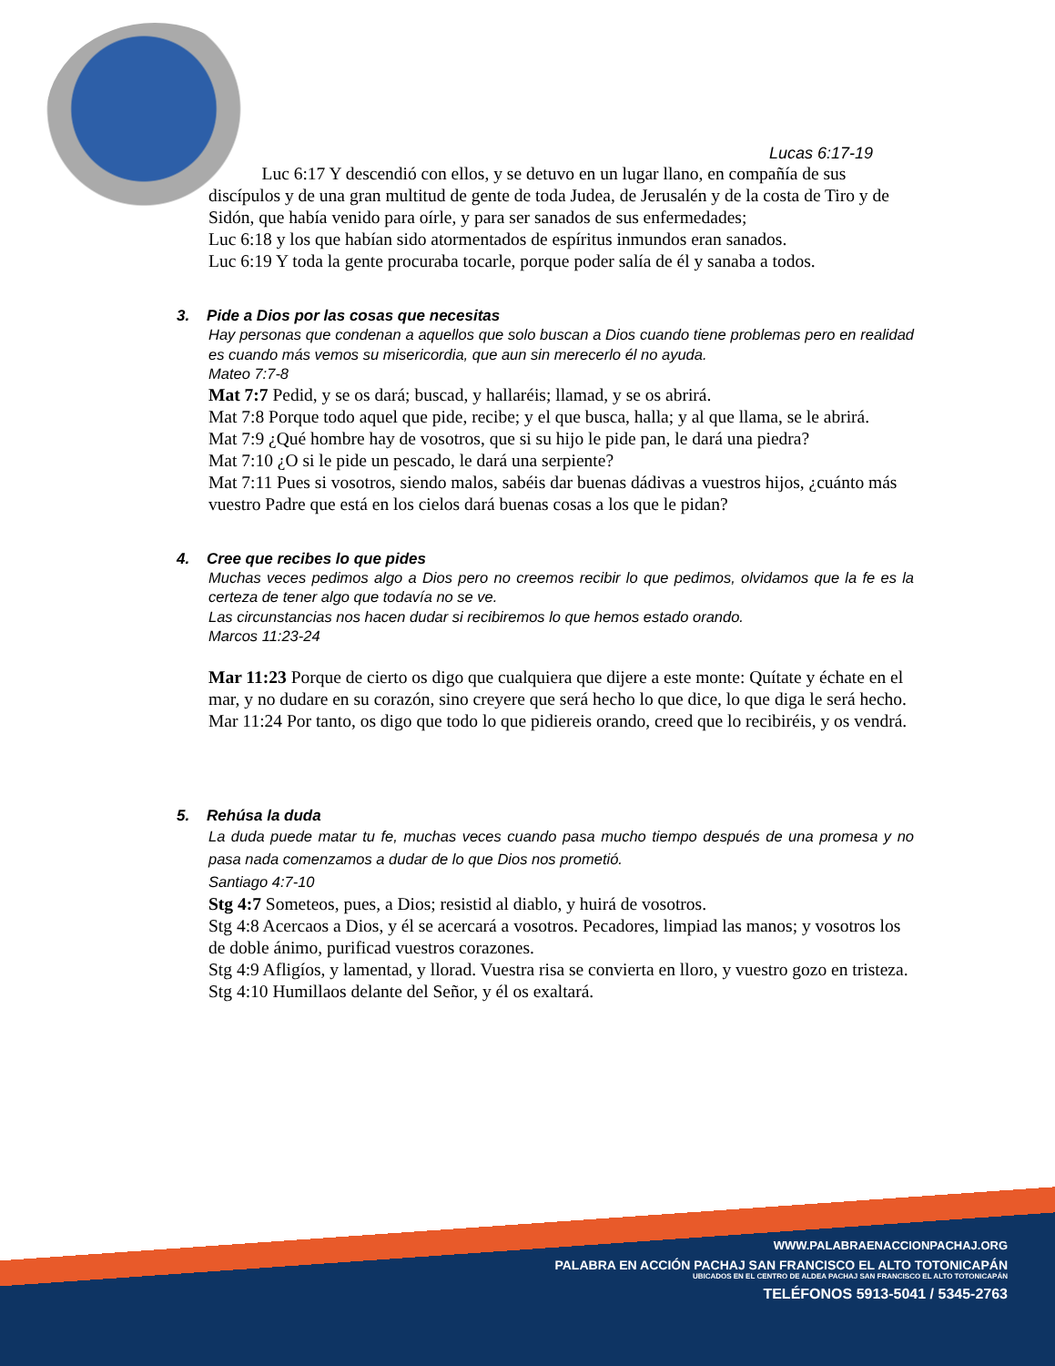Lucas 6:17-19
Luc 6:17 Y descendió con ellos, y se detuvo en un lugar llano, en compañía de sus discípulos y de una gran multitud de gente de toda Judea, de Jerusalén y de la costa de Tiro y de Sidón, que había venido para oírle, y para ser sanados de sus enfermedades;
Luc 6:18 y los que habían sido atormentados de espíritus inmundos eran sanados.
Luc 6:19 Y toda la gente procuraba tocarle, porque poder salía de él y sanaba a todos.
3. Pide a Dios por las cosas que necesitas
Hay personas que condenan a aquellos que solo buscan a Dios cuando tiene problemas pero en realidad es cuando más vemos su misericordia, que aun sin merecerlo él no ayuda.
Mateo 7:7-8
Mat 7:7 Pedid, y se os dará; buscad, y hallaréis; llamad, y se os abrirá.
Mat 7:8 Porque todo aquel que pide, recibe; y el que busca, halla; y al que llama, se le abrirá.
Mat 7:9 ¿Qué hombre hay de vosotros, que si su hijo le pide pan, le dará una piedra?
Mat 7:10 ¿O si le pide un pescado, le dará una serpiente?
Mat 7:11 Pues si vosotros, siendo malos, sabéis dar buenas dádivas a vuestros hijos, ¿cuánto más vuestro Padre que está en los cielos dará buenas cosas a los que le pidan?
4. Cree que recibes lo que pides
Muchas veces pedimos algo a Dios pero no creemos recibir lo que pedimos, olvidamos que la fe es la certeza de tener algo que todavía no se ve.
Las circunstancias nos hacen dudar si recibiremos lo que hemos estado orando.
Marcos 11:23-24
Mar 11:23 Porque de cierto os digo que cualquiera que dijere a este monte: Quítate y échate en el mar, y no dudare en su corazón, sino creyere que será hecho lo que dice, lo que diga le será hecho.
Mar 11:24 Por tanto, os digo que todo lo que pidiereis orando, creed que lo recibiréis, y os vendrá.
5. Rehúsa la duda
La duda puede matar tu fe, muchas veces cuando pasa mucho tiempo después de una promesa y no pasa nada comenzamos a dudar de lo que Dios nos prometió.
Santiago 4:7-10
Stg 4:7 Someteos, pues, a Dios; resistid al diablo, y huirá de vosotros.
Stg 4:8 Acercaos a Dios, y él se acercará a vosotros. Pecadores, limpiad las manos; y vosotros los de doble ánimo, purificad vuestros corazones.
Stg 4:9 Afligíos, y lamentad, y llorad. Vuestra risa se convierta en lloro, y vuestro gozo en tristeza.
Stg 4:10 Humillaos delante del Señor, y él os exaltará.
WWW.PALABRAENACCIONPACHAJ.ORG
PALABRA EN ACCIÓN PACHAJ SAN FRANCISCO EL ALTO TOTONICAPÁN
UBICADOS EN EL CENTRO DE ALDEA PACHAJ SAN FRANCISCO EL ALTO TOTONICAPÁN
TELÉFONOS 5913-5041 / 5345-2763